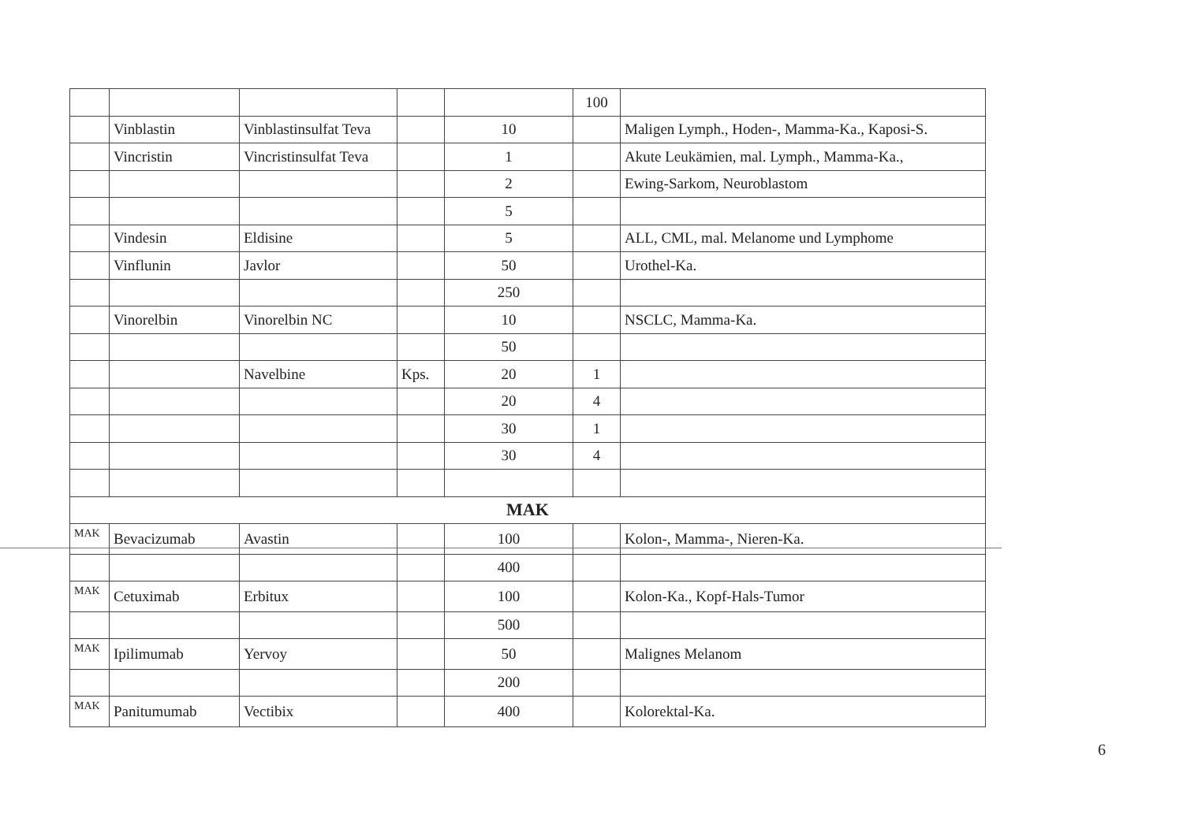| | | | | | 100 | |
| | Vinblastin | Vinblastinsulfat Teva | | 10 | | Maligen Lymph., Hoden-, Mamma-Ka., Kaposi-S. |
| | Vincristin | Vincristinsulfat Teva | | 1 | | Akute Leukämien, mal. Lymph., Mamma-Ka., |
| | | | | 2 | | Ewing-Sarkom, Neuroblastom |
| | | | | 5 | | |
| | Vindesin | Eldisine | | 5 | | ALL, CML, mal. Melanome und Lymphome |
| | Vinflunin | Javlor | | 50 | | Urothel-Ka. |
| | | | | 250 | | |
| | Vinorelbin | Vinorelbin NC | | 10 | | NSCLC, Mamma-Ka. |
| | | | | 50 | | |
| | | Navelbine | Kps. | 20 | 1 | |
| | | | | 20 | 4 | |
| | | | | 30 | 1 | |
| | | | | 30 | 4 | |
| MAK | | | | | | |
| MAK | Bevacizumab | Avastin | | 100 | | Kolon-, Mamma-, Nieren-Ka. |
| | | | | 400 | | |
| MAK | Cetuximab | Erbitux | | 100 | | Kolon-Ka., Kopf-Hals-Tumor |
| | | | | 500 | | |
| MAK | Ipilimumab | Yervoy | | 50 | | Malignes Melanom |
| | | | | 200 | | |
| MAK | Panitumumab | Vectibix | | 400 | | Kolorektal-Ka. |
6